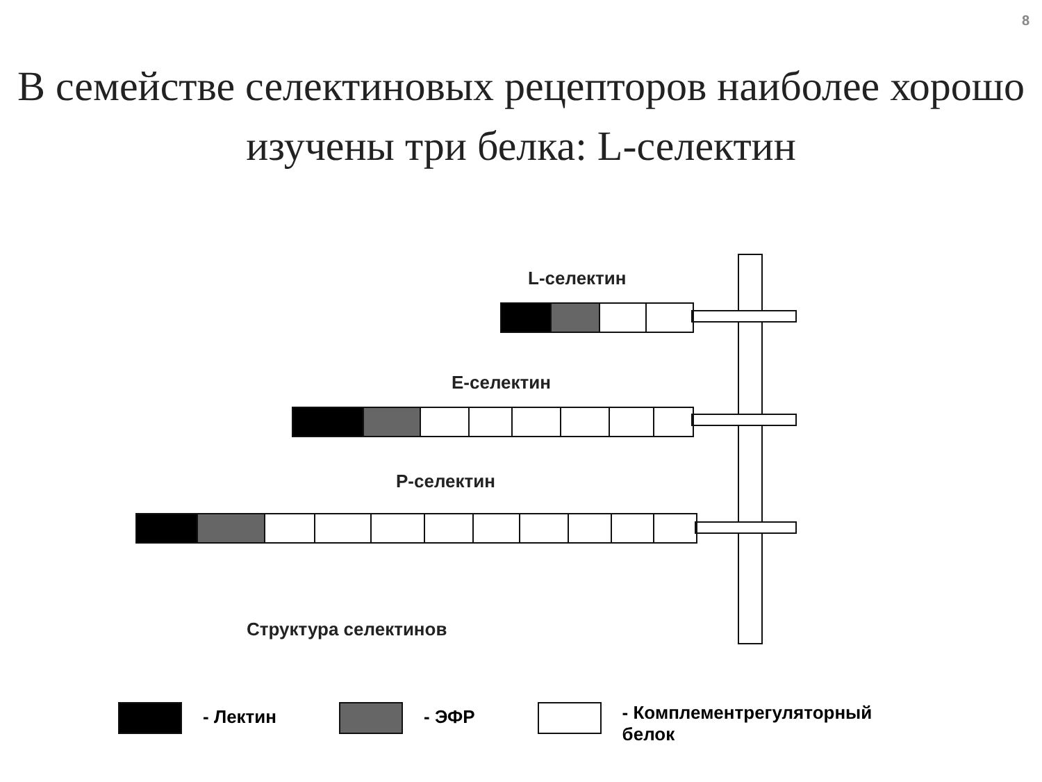8
В семействе селектиновых рецепторов наиболее хорошо изучены три белка: L-селектин
L-селектин
E-селектин
P-селектин
Структура селектинов
- Лектин - ЭФР - Комплементрегуляторный
белок